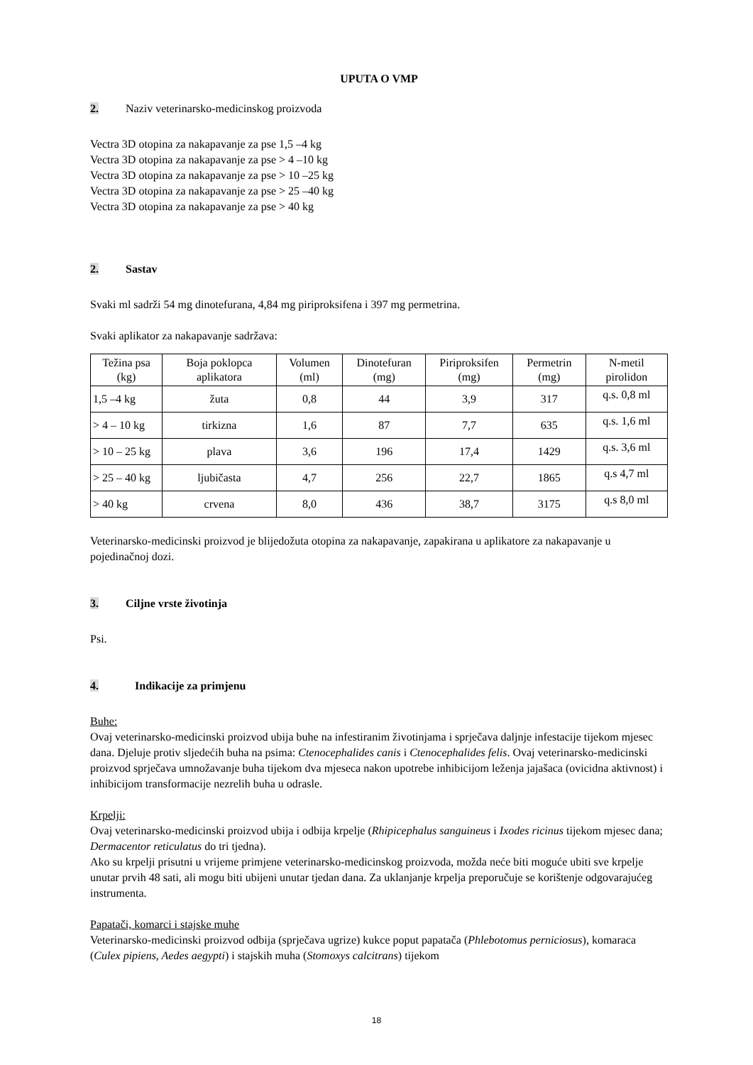UPUTA O VMP
2. Naziv veterinarsko-medicinskog proizvoda
Vectra 3D otopina za nakapavanje za pse 1,5 –4 kg
Vectra 3D otopina za nakapavanje za pse > 4 –10 kg
Vectra 3D otopina za nakapavanje za pse > 10 –25 kg
Vectra 3D otopina za nakapavanje za pse > 25 –40 kg
Vectra 3D otopina za nakapavanje za pse > 40 kg
2. Sastav
Svaki ml sadrži 54 mg dinotefurana, 4,84 mg piriproksifena i 397 mg permetrina.
Svaki aplikator za nakapavanje sadržava:
| Težina psa (kg) | Boja poklopca aplikatora | Volumen (ml) | Dinotefuran (mg) | Piriproksifen (mg) | Permetrin (mg) | N-metil pirolidon |
| --- | --- | --- | --- | --- | --- | --- |
| 1,5 –4 kg | žuta | 0,8 | 44 | 3,9 | 317 | q.s. 0,8 ml |
| > 4 – 10 kg | tirkizna | 1,6 | 87 | 7,7 | 635 | q.s. 1,6 ml |
| > 10 – 25 kg | plava | 3,6 | 196 | 17,4 | 1429 | q.s. 3,6 ml |
| > 25 – 40 kg | ljubičasta | 4,7 | 256 | 22,7 | 1865 | q.s 4,7 ml |
| > 40 kg | crvena | 8,0 | 436 | 38,7 | 3175 | q.s 8,0 ml |
Veterinarsko-medicinski proizvod je blijedožuta otopina za nakapavanje, zapakirana u aplikatore za nakapavanje u pojedinačnoj dozi.
3. Ciljne vrste životinja
Psi.
4. Indikacije za primjenu
Buhe:
Ovaj veterinarsko-medicinski proizvod ubija buhe na infestiranim životinjama i sprječava daljnje infestacije tijekom mjesec dana. Djeluje protiv sljedećih buha na psima: Ctenocephalides canis i Ctenocephalides felis. Ovaj veterinarsko-medicinski proizvod sprječava umnožavanje buha tijekom dva mjeseca nakon upotrebe inhibicijom leženja jajašaca (ovicidna aktivnost) i inhibicijom transformacije nezrelih buha u odrasle.
Krpelji:
Ovaj veterinarsko-medicinski proizvod ubija i odbija krpelje (Rhipicephalus sanguineus i Ixodes ricinus tijekom mjesec dana; Dermacentor reticulatus do tri tjedna).
Ako su krpelji prisutni u vrijeme primjene veterinarsko-medicinskog proizvoda, možda neće biti moguće ubiti sve krpelje unutar prvih 48 sati, ali mogu biti ubijeni unutar tjedan dana. Za uklanjanje krpelja preporučuje se korištenje odgovarajućeg instrumenta.
Papatači, komarci i stajske muhe
Veterinarsko-medicinski proizvod odbija (sprječava ugrize) kukce poput papatača (Phlebotomus perniciosus), komaraca (Culex pipiens, Aedes aegypti) i stajskih muha (Stomoxys calcitrans) tijekom
18